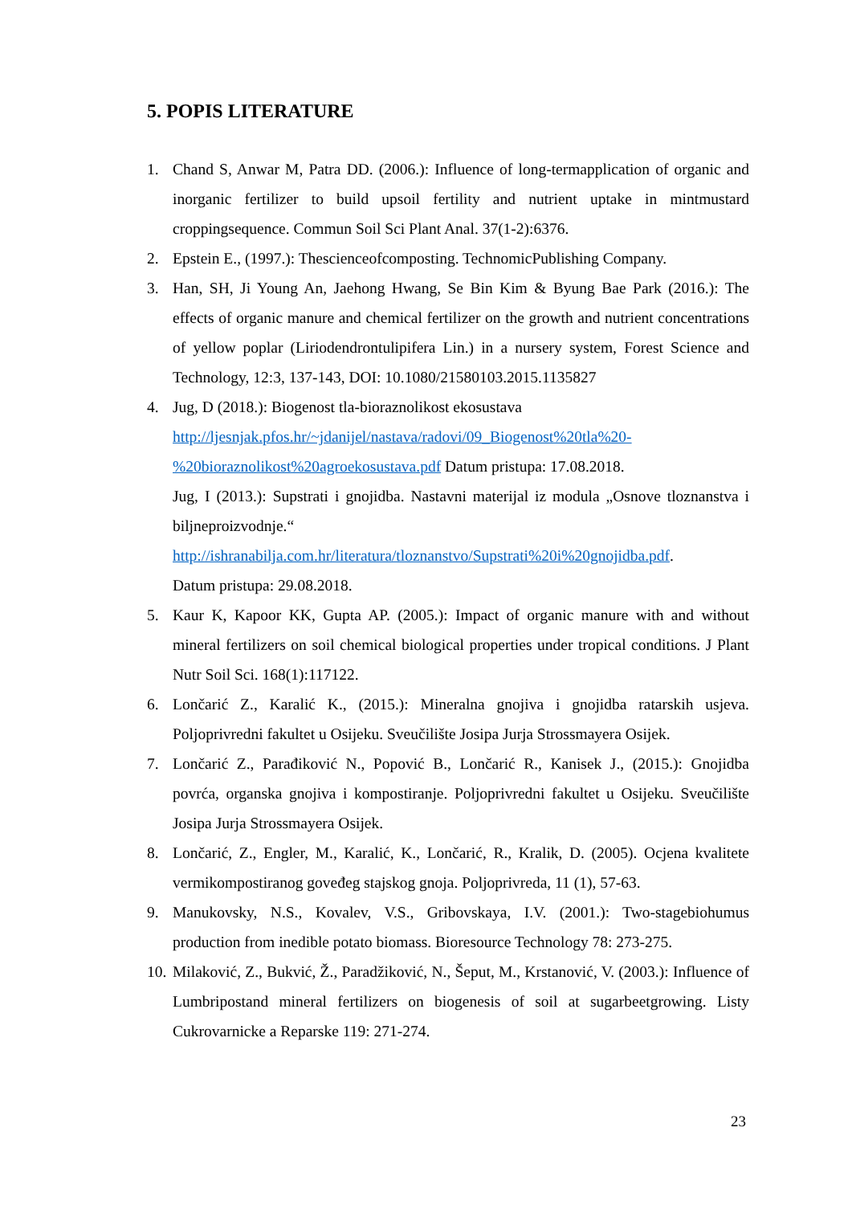5. POPIS LITERATURE
1. Chand S, Anwar M, Patra DD. (2006.): Influence of long-termapplication of organic and inorganic fertilizer to build upsoil fertility and nutrient uptake in mintmustard croppingsequence. Commun Soil Sci Plant Anal. 37(1-2):6376.
2. Epstein E., (1997.): Thescienceofcomposting. TechnomicPublishing Company.
3. Han, SH, Ji Young An, Jaehong Hwang, Se Bin Kim & Byung Bae Park (2016.): The effects of organic manure and chemical fertilizer on the growth and nutrient concentrations of yellow poplar (Liriodendrontulipifera Lin.) in a nursery system, Forest Science and Technology, 12:3, 137-143, DOI: 10.1080/21580103.2015.1135827
4. Jug, D (2018.): Biogenost tla-bioraznolikost ekosustava
http://ljesnjak.pfos.hr/~jdanijel/nastava/radovi/09_Biogenost%20tla%20-%20bioraznolikost%20agroekosustava.pdf Datum pristupa: 17.08.2018.
Jug, I (2013.): Supstrati i gnojidba. Nastavni materijal iz modula „Osnove tloznanstva i biljneproizvodnje.“
http://ishranabilja.com.hr/literatura/tloznanstvo/Supstrati%20i%20gnojidba.pdf.
Datum pristupa: 29.08.2018.
5. Kaur K, Kapoor KK, Gupta AP. (2005.): Impact of organic manure with and without mineral fertilizers on soil chemical biological properties under tropical conditions. J Plant Nutr Soil Sci. 168(1):117122.
6. Lončarić Z., Karalić K., (2015.): Mineralna gnojiva i gnojidba ratarskih usjeva. Poljoprivredni fakultet u Osijeku. Sveučilište Josipa Jurja Strossmayera Osijek.
7. Lončarić Z., Parađiković N., Popović B., Lončarić R., Kanisek J., (2015.): Gnojidba povrća, organska gnojiva i kompostiranje. Poljoprivredni fakultet u Osijeku. Sveučilište Josipa Jurja Strossmayera Osijek.
8. Lončarić, Z., Engler, M., Karalić, K., Lončarić, R., Kralik, D. (2005). Ocjena kvalitete vermikompostiranog goveđeg stajskog gnoja. Poljoprivreda, 11 (1), 57-63.
9. Manukovsky, N.S., Kovalev, V.S., Gribovskaya, I.V. (2001.): Two-stagebiohumus production from inedible potato biomass. Bioresource Technology 78: 273-275.
10. Milaković, Z., Bukvić, Ž., Paradžiković, N., Šeput, M., Krstanović, V. (2003.): Influence of Lumbripostand mineral fertilizers on biogenesis of soil at sugarbeetgrowing. Listy Cukrovarnicke a Reparske 119: 271-274.
23